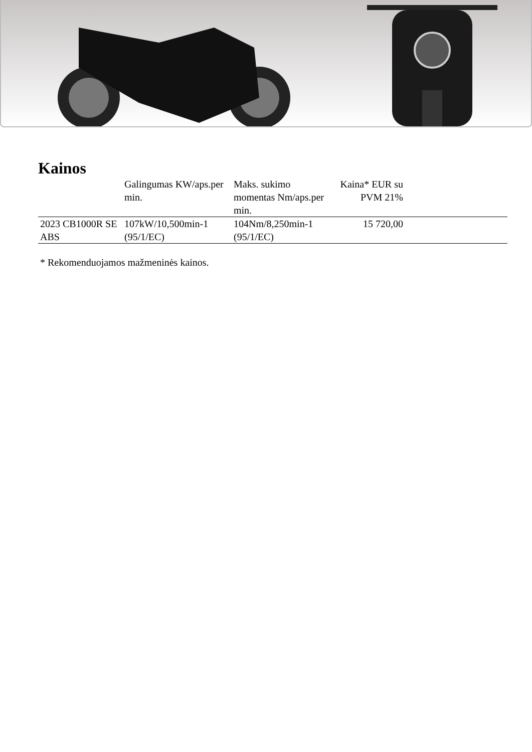Kainos
| | Galingumas KW/aps.per min. | Maks. sukimo momentas Nm/aps.per min. | Kaina* EUR su PVM 21% | |
| --- | --- | --- | --- | --- |
| 2023 CB1000R SE ABS | 107kW/10,500min-1 (95/1/EC) | 104Nm/8,250min-1 (95/1/EC) | 15 720,00 | |
* Rekomenduojamos mažmeninės kainos.